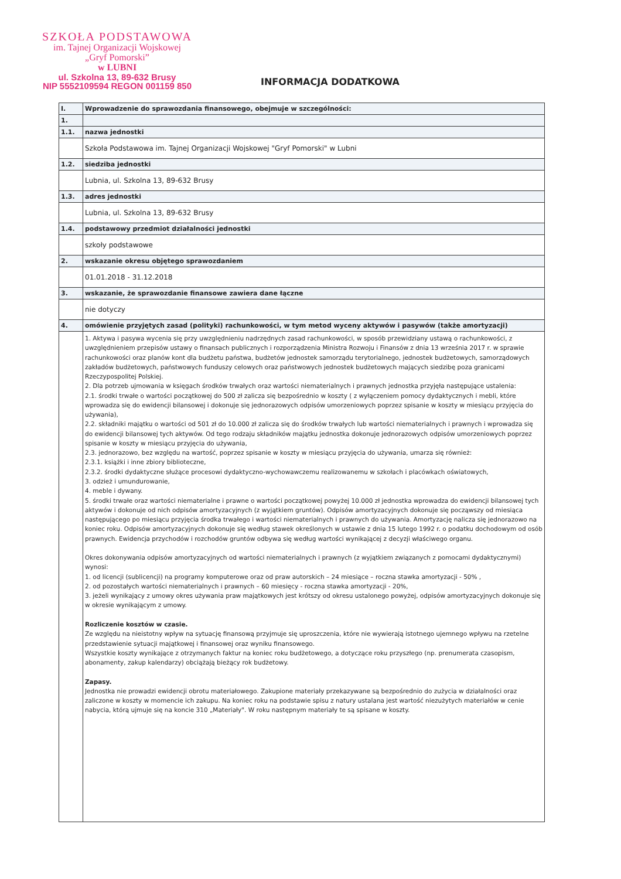SZKOŁA PODSTAWOWA
im. Tajnej Organizacji Wojskowej
„Gryf Pomorski”
w LUBNI
ul. Szkolna 13, 89-632 Brusy
NIP 5552109594 REGON 001159 850
INFORMACJA DODATKOWA
| I. | Wprowadzenie do sprawozdania finansowego, obejmuje w szczególności: |
| 1. | |
| 1.1. | nazwa jednostki |
| | Szkoła Podstawowa im. Tajnej Organizacji Wojskowej "Gryf Pomorski" w Lubni |
| 1.2. | siedziba jednostki |
| | Lubnia, ul. Szkolna 13, 89-632 Brusy |
| 1.3. | adres jednostki |
| | Lubnia, ul. Szkolna 13, 89-632 Brusy |
| 1.4. | podstawowy przedmiot działalności jednostki |
| | szkoły podstawowe |
| 2. | wskazanie okresu objętego sprawozdaniem |
| | 01.01.2018 - 31.12.2018 |
| 3. | wskazanie, że sprawozdanie finansowe zawiera dane łączne |
| | nie dotyczy |
| 4. | omówienie przyjętych zasad (polityki) rachunkowości, w tym metod wyceny aktywów i pasywów (także amortyzacji) |
| | 1. Aktywa i pasywa wycenia się przy uwzględnieniu nadrzędnych zasad rachunkowości, w sposób przewidziany ustawą o rachunkowości, z uwzględnieniem przepisów ustawy o finansach publicznych i rozporządzenia Ministra Rozwoju i Finansów z dnia 13 września 2017 r. w sprawie rachunkowości oraz planów kont dla budżetu państwa, budżetów jednostek samorządu terytorialnego, jednostek budżetowych, samorządowych zakładów budżetowych, państwowych funduszy celowych oraz państwowych jednostek budżetowych mających siedzibę poza granicami Rzeczypospolitej Polskiej. 2. Dla potrzeb ujmowania w księgach środków trwałych oraz wartości niematerialnych i prawnych jednostka przyjęła następujące ustalenia: 2.1. środki trwałe o wartości początkowej do 500 zł zalicza się bezpośrednio w koszty ( z wyłączeniem pomocy dydaktycznych i mebli, które wprowadza się do ewidencji bilansowej i dokonuje się jednorazowych odpisów umorzeniowych poprzez spisanie w koszty w miesiącu przyjęcia do używania), 2.2. składniki majątku o wartości od 501 zł do 10.000 zł zalicza się do środków trwałych lub wartości niematerialnych i prawnych i wprowadza się do ewidencji bilansowej tych aktywów. Od tego rodzaju składników majątku jednostka dokonuje jednorazowych odpisów umorzeniowych poprzez spisanie w koszty w miesiącu przyjęcia do używania, 2.3. jednorazowo, bez względu na wartość, poprzez spisanie w koszty w miesiącu przyjęcia do używania, umarza się również: 2.3.1. książki i inne zbiory biblioteczne, 2.3.2. środki dydaktyczne służące procesowi dydaktyczno-wychowawczemu realizowanemu w szkołach i placówkach oświatowych, 3. odzież i umundurowanie, 4. meble i dywany. 5. środki trwałe oraz wartości niematerialne i prawne o wartości początkowej powyżej 10.000 zł jednostka wprowadza do ewidencji bilansowej tych aktywów i dokonuje od nich odpisów amortyzacyjnych (z wyjątkiem gruntów). Odpisów amortyzacyjnych dokonuje się począwszy od miesiąca następującego po miesiącu przyjęcia środka trwałego i wartości niematerialnych i prawnych do używania. Amortyzację nalicza się jednorazowo na koniec roku. Odpisów amortyzacyjnych dokonuje się według stawek określonych w ustawie z dnia 15 lutego 1992 r. o podatku dochodowym od osób prawnych. Ewidencja przychodów i rozchodów gruntów odbywa się według wartości wynikającej z decyzji właściwego organu. Okres dokonywania odpisów amortyzacyjnych od wartości niematerialnych i prawnych (z wyjątkiem związanych z pomocami dydaktycznymi) wynosi: 1. od licencji (sublicencji) na programy komputerowe oraz od praw autorskich – 24 miesiące – roczna stawka amortyzacji - 50% , 2. od pozostałych wartości niematerialnych i prawnych – 60 miesięcy - roczna stawka amortyzacji - 20%, 3. jeżeli wynikający z umowy okres używania praw majątkowych jest krótszy od okresu ustalonego powyżej, odpisów amortyzacyjnych dokonuje się w okresie wynikającym z umowy. Rozliczenie kosztów w czasie. Ze względu na nieistotny wpływ na sytuację finansową przyjmuje się uproszczenia, które nie wywierają istotnego ujemnego wpływu na rzetelne przedstawienie sytuacji majątkowej i finansowej oraz wyniku finansowego. Wszystkie koszty wynikające z otrzymanych faktur na koniec roku budżetowego, a dotyczące roku przyszłego (np. prenumerata czasopism, abonamenty, zakup kalendarzy) obciążają bieżący rok budżetowy. Zapasy. Jednostka nie prowadzi ewidencji obrotu materiałowego. Zakupione materiały przekazywane są bezpośrednio do zużycia w działalności oraz zaliczone w koszty w momencie ich zakupu. Na koniec roku na podstawie spisu z natury ustalana jest wartość niezużytych materiałów w cenie nabycia, którą ujmuje się na koncie 310 „Materiały". W roku następnym materiały te są spisane w koszty. |